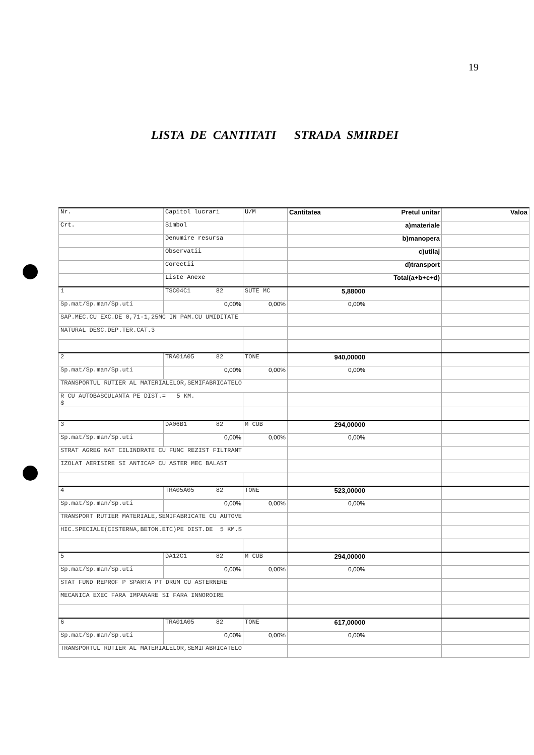19
LISTA DE CANTITATI STRADA SMIRDEI
| Nr. | Capitol lucrari | U/M | Cantitatea | Pretul unitar | Valoa |
| Crt. | Simbol | | | a)materiale | |
| | Denumire resursa | | | b)manopera | |
| | Observatii | | | c)utilaj | |
| | Corectii | | | d)transport | |
| | Liste Anexe | | | Total(a+b+c+d) | |
| 1 | TSC04C1 82 | SUTE MC | 5,88000 | | |
| Sp.mat/Sp.man/Sp.uti | 0,00% | 0,00% | 0,00% | | |
| SAP.MEC.CU EXC.DE 0,71-1,25MC IN PAM.CU UMIDITATE | | | | | |
| NATURAL DESC.DEP.TER.CAT.3 | | | | | |
| 2 | TRA01A05 82 | TONE | 940,00000 | | |
| Sp.mat/Sp.man/Sp.uti | 0,00% | 0,00% | 0,00% | | |
| TRANSPORTUL RUTIER AL MATERIALELOR,SEMIFABRICATELO | | | | | |
| R CU AUTOBASCULANTA PE DIST.= 5 KM. $ | | | | | |
| 3 | DA06B1 82 | M CUB | 294,00000 | | |
| Sp.mat/Sp.man/Sp.uti | 0,00% | 0,00% | 0,00% | | |
| STRAT AGREG NAT CILINDRATE CU FUNC REZIST FILTRANT | | | | | |
| IZOLAT AERISIRE SI ANTICAP CU ASTER MEC BALAST | | | | | |
| 4 | TRA05A05 82 | TONE | 523,00000 | | |
| Sp.mat/Sp.man/Sp.uti | 0,00% | 0,00% | 0,00% | | |
| TRANSPORT RUTIER MATERIALE,SEMIFABRICATE CU AUTOVE | | | | | |
| HIC.SPECIALE(CISTERNA,BETON.ETC)PE DIST.DE 5 KM.$ | | | | | |
| 5 | DA12C1 82 | M CUB | 294,00000 | | |
| Sp.mat/Sp.man/Sp.uti | 0,00% | 0,00% | 0,00% | | |
| STAT FUND REPROF P SPARTA PT DRUM CU ASTERNERE | | | | | |
| MECANICA EXEC FARA IMPANARE SI FARA INNOROIRE | | | | | |
| 6 | TRA01A05 82 | TONE | 617,00000 | | |
| Sp.mat/Sp.man/Sp.uti | 0,00% | 0,00% | 0,00% | | |
| TRANSPORTUL RUTIER AL MATERIALELOR,SEMIFABRICATELO | | | | | |